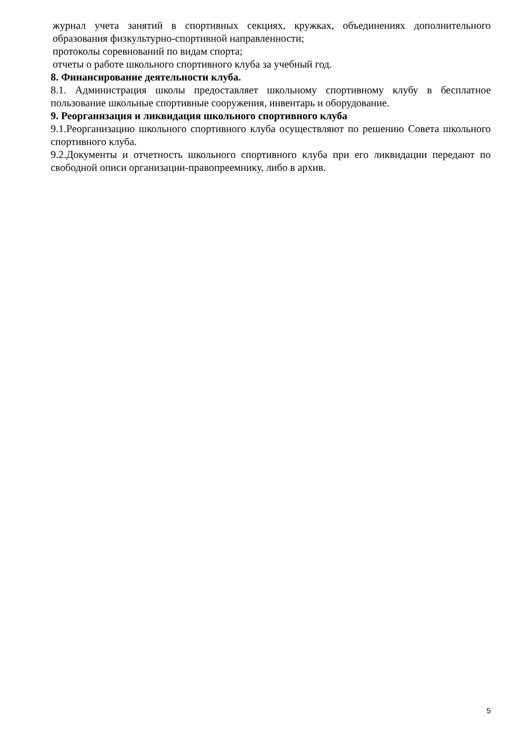журнал учета занятий в спортивных секциях, кружках, объединениях дополнительного образования физкультурно-спортивной направленности;
протоколы соревнований по видам спорта;
отчеты о работе школьного спортивного клуба за учебный год.
8. Финансирование деятельности клуба.
8.1. Администрация школы предоставляет школьному спортивному клубу в бесплатное пользование школьные спортивные сооружения, инвентарь и оборудование.
9. Реорганизация и ликвидация школьного спортивного клуба
9.1.Реорганизацию школьного спортивного клуба осуществляют по решению Совета школьного спортивного клуба.
9.2.Документы и отчетность школьного спортивного клуба при его ликвидации передают по свободной описи организации-правопреемнику, либо в архив.
5